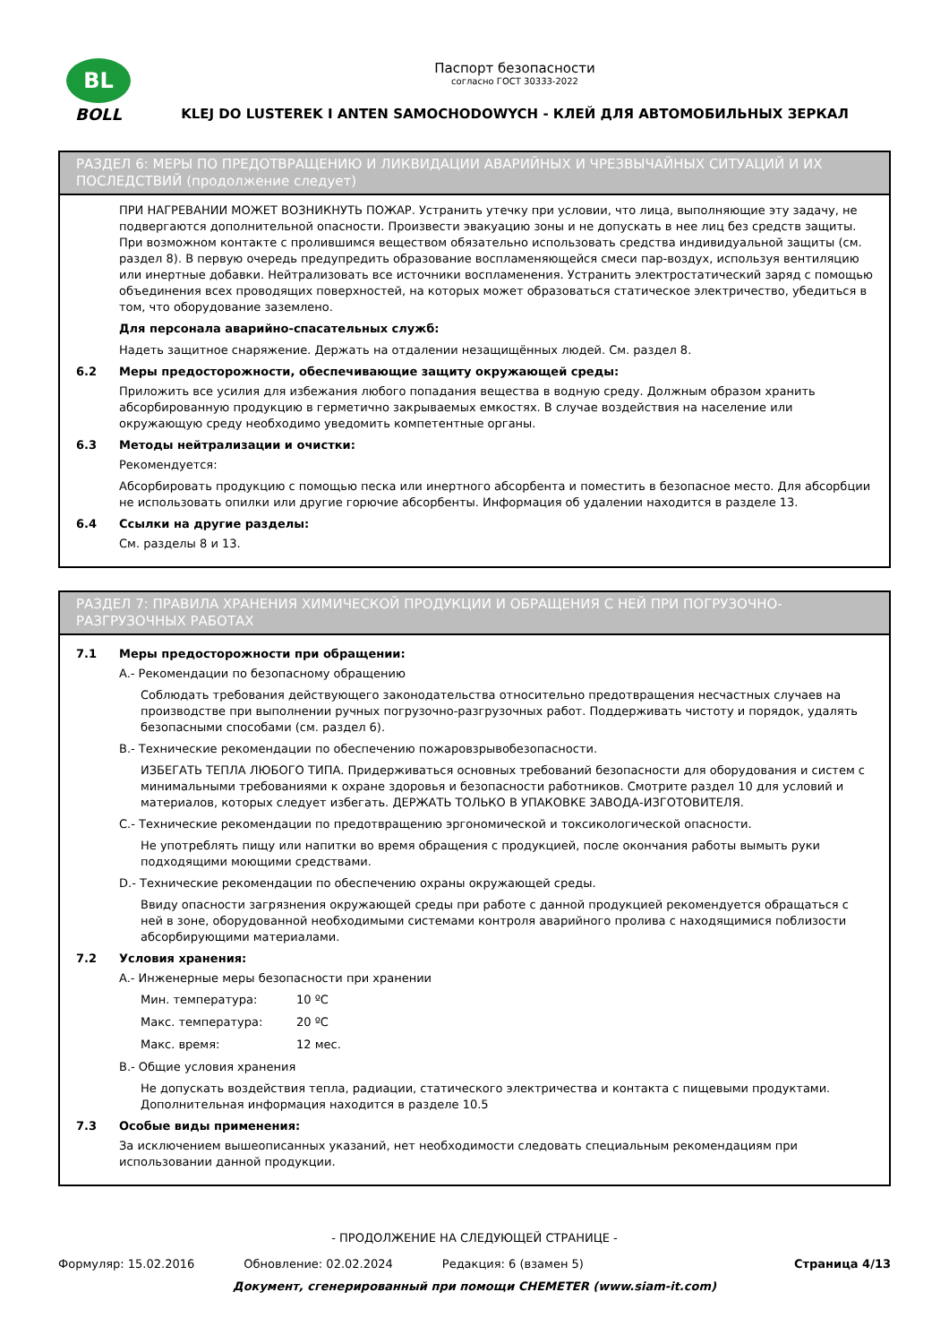BL
BOLL
Паспорт безопасности
согласно ГОСТ 30333-2022
KLEJ DO LUSTEREK I ANTEN SAMOCHODOWYCH - КЛЕЙ ДЛЯ АВТОМОБИЛЬНЫХ ЗЕРКАЛ
РАЗДЕЛ 6: МЕРЫ ПО ПРЕДОТВРАЩЕНИЮ И ЛИКВИДАЦИИ АВАРИЙНЫХ И ЧРЕЗВЫЧАЙНЫХ СИТУАЦИЙ И ИХ ПОСЛЕДСТВИЙ (продолжение следует)
ПРИ НАГРЕВАНИИ МОЖЕТ ВОЗНИКНУТЬ ПОЖАР. Устранить утечку при условии, что лица, выполняющие эту задачу, не подвергаются дополнительной опасности. Произвести эвакуацию зоны и не допускать в нее лиц без средств защиты. При возможном контакте с пролившимся веществом обязательно использовать средства индивидуальной защиты (см. раздел 8). В первую очередь предупредить образование воспламеняющейся смеси пар-воздух, используя вентиляцию или инертные добавки. Нейтрализовать все источники воспламенения. Устранить электростатический заряд с помощью объединения всех проводящих поверхностей, на которых может образоваться статическое электричество, убедиться в том, что оборудование заземлено.
Для персонала аварийно-спасательных служб:
Надеть защитное снаряжение. Держать на отдалении незащищённых людей. См. раздел 8.
6.2 Меры предосторожности, обеспечивающие защиту окружающей среды:
Приложить все усилия для избежания любого попадания вещества в водную среду. Должным образом хранить абсорбированную продукцию в герметично закрываемых емкостях. В случае воздействия на население или окружающую среду необходимо уведомить компетентные органы.
6.3 Методы нейтрализации и очистки:
Рекомендуется:
Абсорбировать продукцию с помощью песка или инертного абсорбента и поместить в безопасное место. Для абсорбции не использовать опилки или другие горючие абсорбенты. Информация об удалении находится в разделе 13.
6.4 Ссылки на другие разделы:
См. разделы 8 и 13.
РАЗДЕЛ 7: ПРАВИЛА ХРАНЕНИЯ ХИМИЧЕСКОЙ ПРОДУКЦИИ И ОБРАЩЕНИЯ С НЕЙ ПРИ ПОГРУЗОЧНО-РАЗГРУЗОЧНЫХ РАБОТАХ
7.1 Меры предосторожности при обращении:
A.- Рекомендации по безопасному обращению
Соблюдать требования действующего законодательства относительно предотвращения несчастных случаев на производстве при выполнении ручных погрузочно-разгрузочных работ. Поддерживать чистоту и порядок, удалять безопасными способами (см. раздел 6).
B.- Технические рекомендации по обеспечению пожаровзрывобезопасности.
ИЗБЕГАТЬ ТЕПЛА ЛЮБОГО ТИПА. Придерживаться основных требований безопасности для оборудования и систем с минимальными требованиями к охране здоровья и безопасности работников. Смотрите раздел 10 для условий и материалов, которых следует избегать. ДЕРЖАТЬ ТОЛЬКО В УПАКОВКЕ ЗАВОДА-ИЗГОТОВИТЕЛЯ.
C.- Технические рекомендации по предотвращению эргономической и токсикологической опасности.
Не употреблять пищу или напитки во время обращения с продукцией, после окончания работы вымыть руки подходящими моющими средствами.
D.- Технические рекомендации по обеспечению охраны окружающей среды.
Ввиду опасности загрязнения окружающей среды при работе с данной продукцией рекомендуется обращаться с ней в зоне, оборудованной необходимыми системами контроля аварийного пролива с находящимися поблизости абсорбирующими материалами.
7.2 Условия хранения:
A.- Инженерные меры безопасности при хранении
Мин. температура: 10 ºC
Макс. температура: 20 ºC
Макс. время: 12 мес.
B.- Общие условия хранения
Не допускать воздействия тепла, радиации, статического электричества и контакта с пищевыми продуктами. Дополнительная информация находится в разделе 10.5
7.3 Особые виды применения:
За исключением вышеописанных указаний, нет необходимости следовать специальным рекомендациям при использовании данной продукции.
- ПРОДОЛЖЕНИЕ НА СЛЕДУЮЩЕЙ СТРАНИЦЕ -
Формуляр: 15.02.2016 Обновление: 02.02.2024 Редакция: 6 (взамен 5) Страница 4/13
Документ, сгенерированный при помощи CHEMETER (www.siam-it.com)